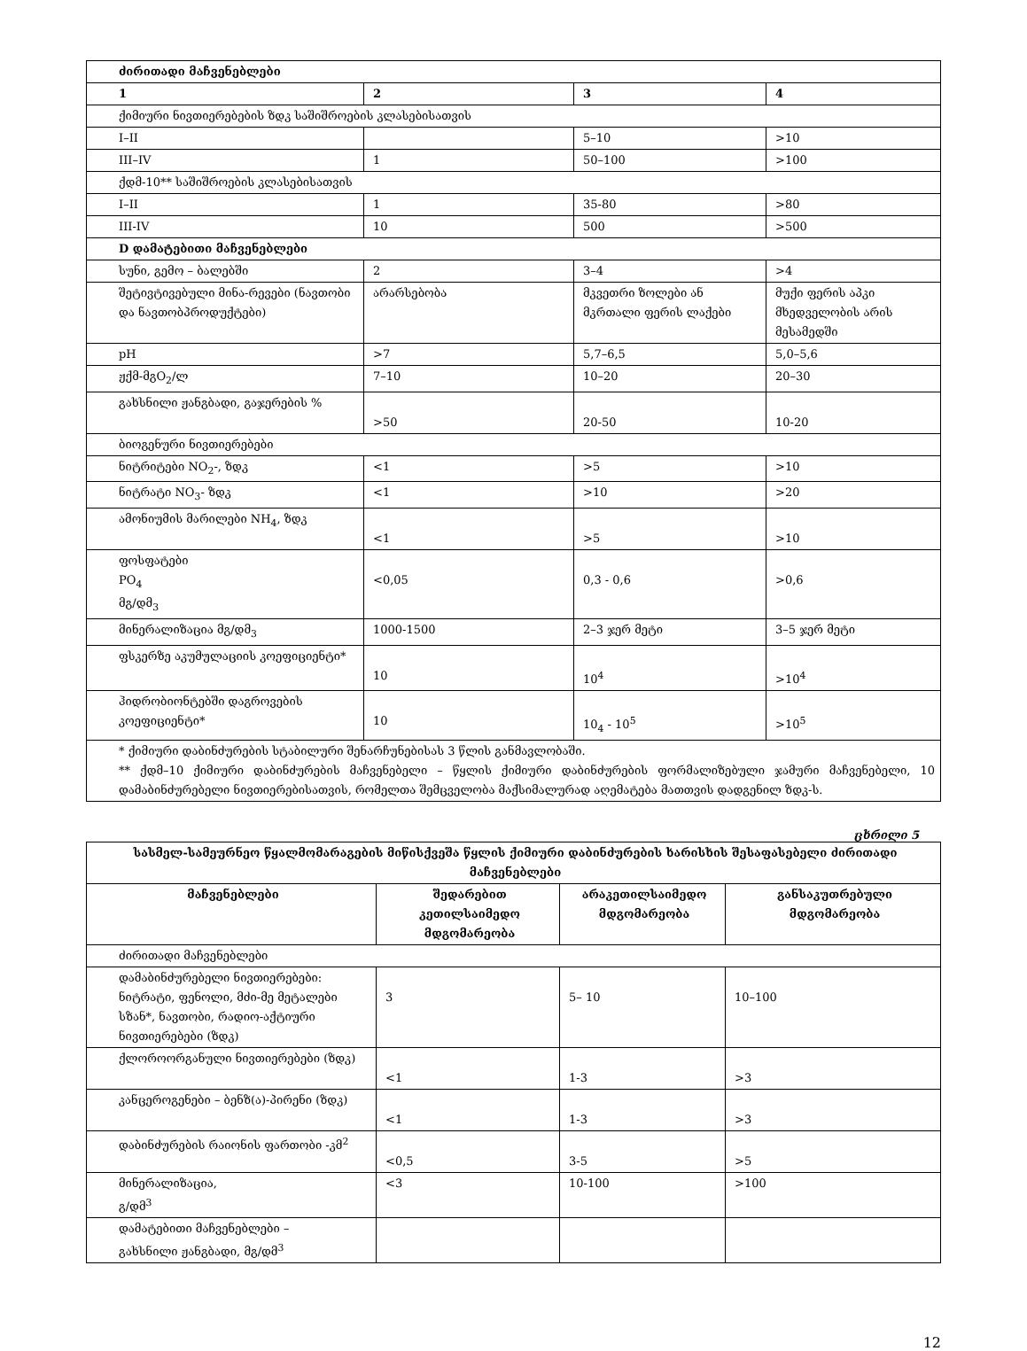| ძირითადი მაჩვენებლები | | | |
| 1 | 2 | 3 | 4 |
| ქიმიური ნივთიერებების ზდკ საშიშროების კლასებისათვის | | | |
| I–II | | 5–10 | >10 |
| III–IV | 1 | 50–100 | >100 |
| ქდმ-10** საშიშროების კლასებისათვის | | | |
| I–II | 1 | 35-80 | >80 |
| III-IV | 10 | 500 | >500 |
| D დამატებითი მაჩვენებლები | | | |
| სუნი, გემო – ბალებში | 2 | 3–4 | >4 |
| შეტივტივებული მინა-რევები (ნავთობი და ნავთობპროდუქტები) | არარსებობა | მკვეთრი ზოლები ან მკრთალი ფერის ლაქები | მუქი ფერის აპკი მხედველობის არის მესამედში |
| pH | >7 | 5,7–6,5 | 5,0–5,6 |
| ჟქმ-მგO<sub>2</sub>/ლ | 7–10 | 10–20 | 20–30 |
| გახსნილი ჟანგბადი, გაჯერების % | >50 | 20-50 | 10-20 |
| ბიოგენური ნივთიერებები | | | |
| ნიტრიტები NO<sub>2</sub>-, ზდკ | <1 | >5 | >10 |
| ნიტრატი NO<sub>3</sub>- ზდკ | <1 | >10 | >20 |
| ამონიუმის მარილები NH<sub>4</sub>, ზდკ | <1 | >5 | >10 |
| ფოსფატები PO<sub>4</sub> მგ/დმ<sub>3</sub> | <0,05 | 0,3 - 0,6 | >0,6 |
| მინერალიზაცია მგ/დმ<sub>3</sub> | 1000-1500 | 2–3 ჯერ მეტი | 3–5 ჯერ მეტი |
| ფსკერზე აკუმულაციის კოეფიციენტი* | 10 | 10<sup>4</sup> | >10<sup>4</sup> |
| ჰიდრობიონტებში დაგროვების კოეფიციენტი* | 10 | 10<sub>4</sub> - 10<sup>5</sup> | >10<sup>5</sup> |
| * ქიმიური დაბინძურების სტაბილური შენარჩუნებისას 3 წლის განმავლობაში. ** ქდმ–10 ქიმიური დაბინძურების მაჩვენებელი – წყლის ქიმიური დაბინძურების ფორმალიზებული ჯამური მაჩვენებელი, 10 დამაბინძურებელი ნივთიერებისათვის, რომელთა შემცველობა მაქსიმალურად აღემატება მათთვის დადგენილ ზდკ-ს. | | | |
ცხრილი 5
| სასმელ-სამეურნეო წყალმომარაგების მიწისქვეშა წყლის ქიმიური დაბინძურების ხარისხის შესაფასებელი ძირითადი მაჩვენებლები | | | |
| --- | --- | --- | --- |
| მაჩვენებლები | შედარებით კეთილსაიმედო მდგომარეობა | არაკეთილსაიმედო მდგომარეობა | განსაკუთრებული მდგომარეობა |
| ძირითადი მაჩვენებლები | | | |
| დამაბინძურებელი ნივთიერებები: ნიტრატი, ფენოლი, მძი-მე მეტალები სზან*, ნავთობი, რადიო-აქტიური ნივთიერებები (ზდკ) | 3 | 5– 10 | 10–100 |
| ქლოროორგანული ნივთიერებები (ზდკ) | <1 | 1-3 | >3 |
| კანცეროგენები – ბენზ(ა)-პირენი (ზდკ) | <1 | 1-3 | >3 |
| დაბინძურების რაიონის ფართობი -კმ<sup>2</sup> | <0,5 | 3-5 | >5 |
| მინერალიზაცია, გ/დმ<sup>3</sup> | <3 | 10-100 | >100 |
| დამატებითი მაჩვენებლები – გახსნილი ჟანგბადი, მგ/დმ<sup>3</sup> | | | |
12